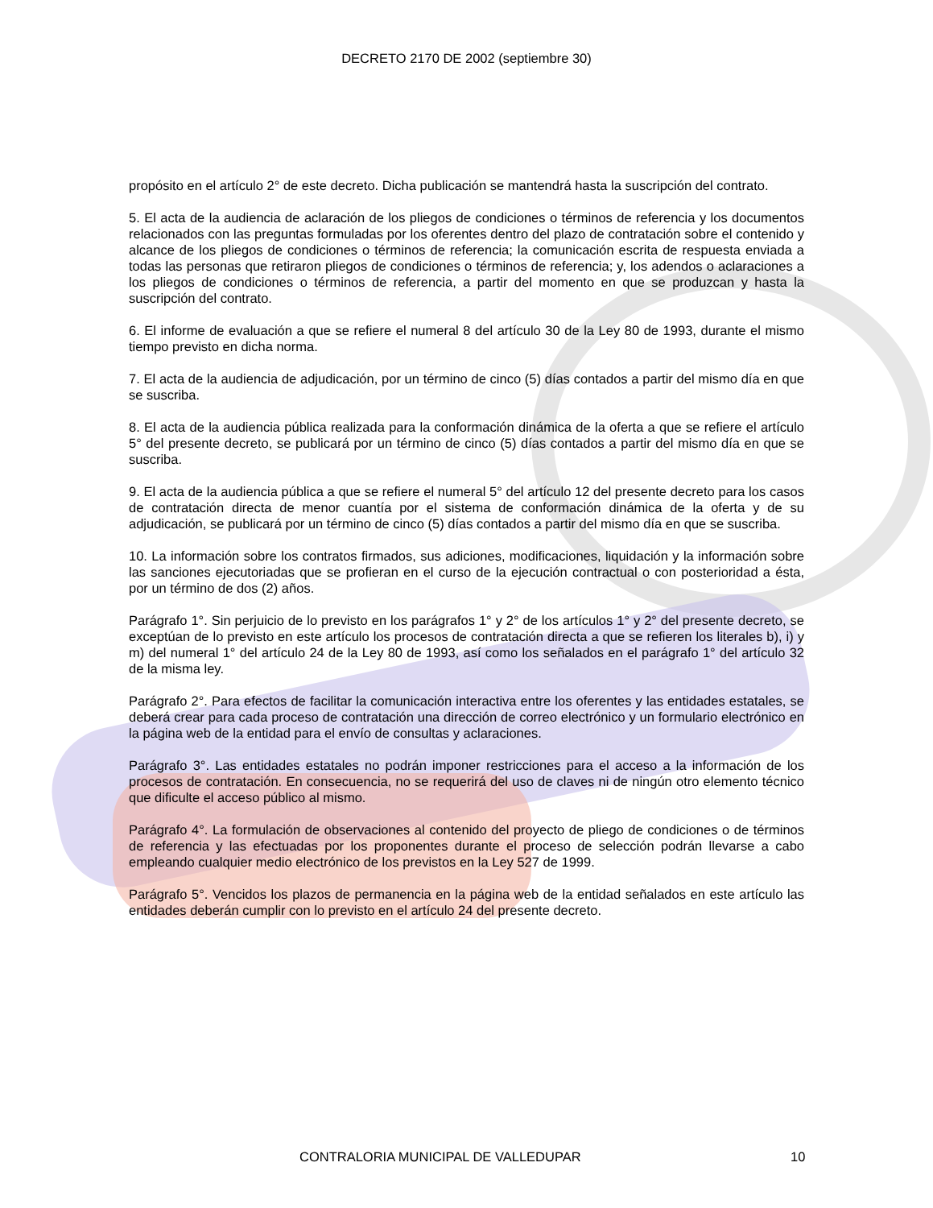DECRETO 2170 DE 2002 (septiembre 30)
propósito en el artículo 2° de este decreto. Dicha publicación se mantendrá hasta la suscripción del contrato.
5. El acta de la audiencia de aclaración de los pliegos de condiciones o términos de referencia y los documentos relacionados con las preguntas formuladas por los oferentes dentro del plazo de contratación sobre el contenido y alcance de los pliegos de condiciones o términos de referencia; la comunicación escrita de respuesta enviada a todas las personas que retiraron pliegos de condiciones o términos de referencia; y, los adendos o aclaraciones a los pliegos de condiciones o términos de referencia, a partir del momento en que se produzcan y hasta la suscripción del contrato.
6. El informe de evaluación a que se refiere el numeral 8 del artículo 30 de la Ley 80 de 1993, durante el mismo tiempo previsto en dicha norma.
7. El acta de la audiencia de adjudicación, por un término de cinco (5) días contados a partir del mismo día en que se suscriba.
8. El acta de la audiencia pública realizada para la conformación dinámica de la oferta a que se refiere el artículo 5° del presente decreto, se publicará por un término de cinco (5) días contados a partir del mismo día en que se suscriba.
9. El acta de la audiencia pública a que se refiere el numeral 5° del artículo 12 del presente decreto para los casos de contratación directa de menor cuantía por el sistema de conformación dinámica de la oferta y de su adjudicación, se publicará por un término de cinco (5) días contados a partir del mismo día en que se suscriba.
10. La información sobre los contratos firmados, sus adiciones, modificaciones, liquidación y la información sobre las sanciones ejecutoriadas que se profieran en el curso de la ejecución contractual o con posterioridad a ésta, por un término de dos (2) años.
Parágrafo 1°. Sin perjuicio de lo previsto en los parágrafos 1° y 2° de los artículos 1° y 2° del presente decreto, se exceptúan de lo previsto en este artículo los procesos de contratación directa a que se refieren los literales b), i) y m) del numeral 1° del artículo 24 de la Ley 80 de 1993, así como los señalados en el parágrafo 1° del artículo 32 de la misma ley.
Parágrafo 2°. Para efectos de facilitar la comunicación interactiva entre los oferentes y las entidades estatales, se deberá crear para cada proceso de contratación una dirección de correo electrónico y un formulario electrónico en la página web de la entidad para el envío de consultas y aclaraciones.
Parágrafo 3°. Las entidades estatales no podrán imponer restricciones para el acceso a la información de los procesos de contratación. En consecuencia, no se requerirá del uso de claves ni de ningún otro elemento técnico que dificulte el acceso público al mismo.
Parágrafo 4°. La formulación de observaciones al contenido del proyecto de pliego de condiciones o de términos de referencia y las efectuadas por los proponentes durante el proceso de selección podrán llevarse a cabo empleando cualquier medio electrónico de los previstos en la Ley 527 de 1999.
Parágrafo 5°. Vencidos los plazos de permanencia en la página web de la entidad señalados en este artículo las entidades deberán cumplir con lo previsto en el artículo 24 del presente decreto.
CONTRALORIA MUNICIPAL DE VALLEDUPAR 10